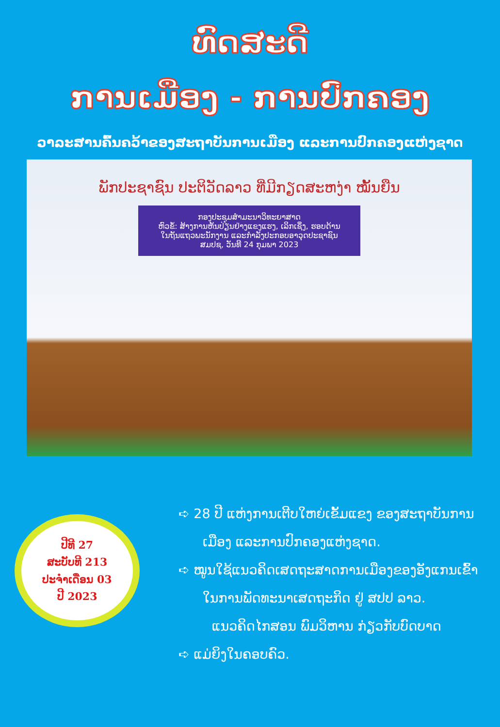ທົດສະດີ
ການເມືອງ - ການປົກຄອງ
ວາລະສານຄົ້ນຄວ້າຂອງສະຖາບັນການເມືອງ ແລະການປົກຄອງແຫ່ງຊາດ
ພັກປະຊາຊົນ ປະຕິວັດລາວ ທີ່ມີກຽດສະຫງ່າ ໝັ້ນຍືນ
ກອງປະຊຸມສຳມະນາວິທະຍາສາດ
ຫົວຂໍ້: ສ້າງການຫັນປ່ຽນຢ່າງແຂງແຮງ, ເລິກເຊິ່ງ, ຮອບດ້ານ
ໃນຖັນແຖວພະນັກງານ ແລະກຳລັງປະກອບອາວຸດປະຊາຊົນ
ສມປຊ, ວັນທີ 24 ກຸມພາ 2023
ປີທີ 27
ສະບັບທີ 213
ປະຈຳເດືອນ 03
ປີ 2023
➪ 28 ປີ ແຫ່ງການເຕີບໃຫຍ່ເຂັ້ມແຂງ ຂອງສະຖາບັນການເມືອງ ແລະການປົກຄອງແຫ່ງຊາດ.
➪ ໝູນໃຊ້ແນວຄິດເສດຖະສາດການເມືອງຂອງອັງແກນເຂົ້າໃນການພັດທະນາເສດຖະກິດ ຢູ່ ສປປ ລາວ.
ແນວຄິດໄກສອນ ພົມວິຫານ ກ່ຽວກັບບົດບາດ
➪ ແມ່ຍິງໃນຄອບຄົວ.